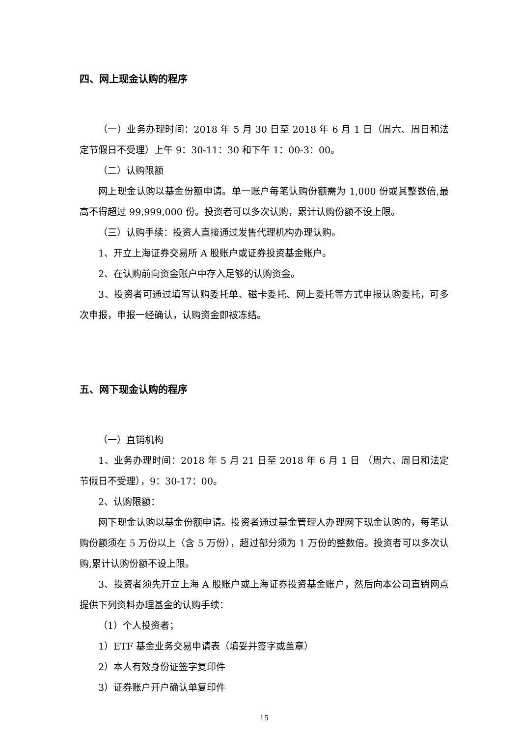四、网上现金认购的程序
（一）业务办理时间：2018 年 5 月 30 日至 2018 年 6 月 1 日（周六、周日和法定节假日不受理）上午 9：30-11：30 和下午 1：00-3：00。
（二）认购限额
网上现金认购以基金份额申请。单一账户每笔认购份额需为 1,000 份或其整数倍,最高不得超过 99,999,000 份。投资者可以多次认购，累计认购份额不设上限。
（三）认购手续：投资人直接通过发售代理机构办理认购。
1、开立上海证券交易所 A 股账户或证券投资基金账户。
2、在认购前向资金账户中存入足够的认购资金。
3、投资者可通过填写认购委托单、磁卡委托、网上委托等方式申报认购委托，可多次申报，申报一经确认，认购资金即被冻结。
五、网下现金认购的程序
（一）直销机构
1、业务办理时间：2018 年 5 月 21 日至 2018 年 6 月 1 日 （周六、周日和法定节假日不受理），9：30-17：00。
2、认购限额：
网下现金认购以基金份额申请。投资者通过基金管理人办理网下现金认购的，每笔认购份额须在 5 万份以上（含 5 万份），超过部分须为 1 万份的整数倍。投资者可以多次认购,累计认购份额不设上限。
3、投资者须先开立上海 A 股账户或上海证券投资基金账户，然后向本公司直销网点提供下列资料办理基金的认购手续：
（1）个人投资者；
1）ETF 基金业务交易申请表（填妥并签字或盖章）
2）本人有效身份证签字复印件
3）证券账户开户确认单复印件
15